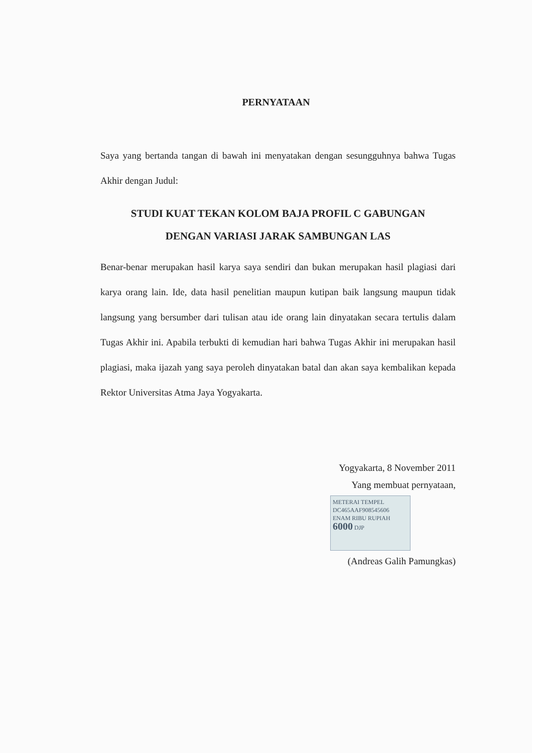PERNYATAAN
Saya yang bertanda tangan di bawah ini menyatakan dengan sesungguhnya bahwa Tugas Akhir dengan Judul:
STUDI KUAT TEKAN KOLOM BAJA PROFIL C GABUNGAN
DENGAN VARIASI JARAK SAMBUNGAN LAS
Benar-benar merupakan hasil karya saya sendiri dan bukan merupakan hasil plagiasi dari karya orang lain. Ide, data hasil penelitian maupun kutipan baik langsung maupun tidak langsung yang bersumber dari tulisan atau ide orang lain dinyatakan secara tertulis dalam Tugas Akhir ini. Apabila terbukti di kemudian hari bahwa Tugas Akhir ini merupakan hasil plagiasi, maka ijazah yang saya peroleh dinyatakan batal dan akan saya kembalikan kepada Rektor Universitas Atma Jaya Yogyakarta.
Yogyakarta, 8 November 2011
Yang membuat pernyataan,
METERAI TEMPEL
DC465AAF908545606
ENAM RIBU RUPIAH
6000 DJP
(Andreas Galih Pamungkas)